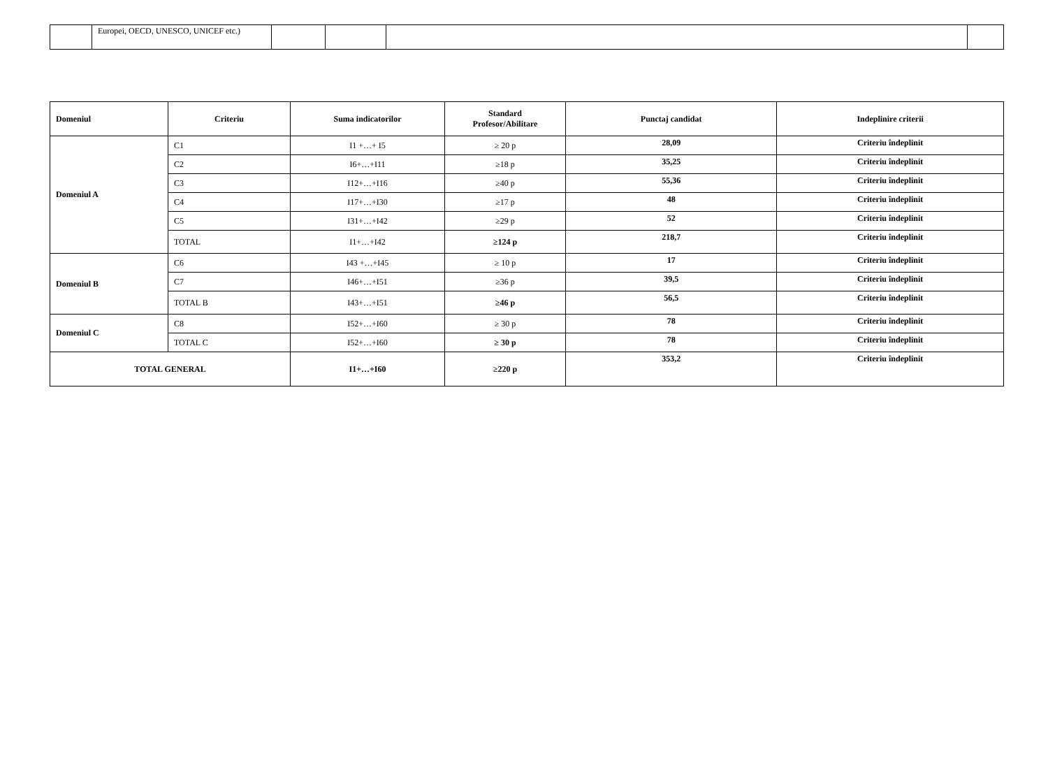| | Europei, OECD, UNESCO, UNICEF etc.) | | | | |
| Domeniul | Criteriu | Suma indicatorilor | Standard Profesor/Abilitare | Punctaj candidat | Indeplinire criterii |
| --- | --- | --- | --- | --- | --- |
| Domeniul A | C1 | I1 +…+ I5 | ≥ 20 p | 28,09 | Criteriu îndeplinit |
| | C2 | I6+…+I11 | ≥18 p | 35,25 | Criteriu îndeplinit |
| | C3 | I12+…+I16 | ≥40 p | 55,36 | Criteriu îndeplinit |
| | C4 | I17+…+I30 | ≥17 p | 48 | Criteriu îndeplinit |
| | C5 | I31+…+I42 | ≥29 p | 52 | Criteriu îndeplinit |
| | TOTAL | I1+…+I42 | ≥124 p | 218,7 | Criteriu îndeplinit |
| Domeniul B | C6 | I43 +…+I45 | ≥ 10 p | 17 | Criteriu îndeplinit |
| | C7 | I46+…+I51 | ≥36 p | 39,5 | Criteriu îndeplinit |
| | TOTAL B | I43+…+I51 | ≥46 p | 56,5 | Criteriu îndeplinit |
| Domeniul C | C8 | I52+…+I60 | ≥ 30 p | 78 | Criteriu îndeplinit |
| | TOTAL C | I52+…+I60 | ≥ 30 p | 78 | Criteriu îndeplinit |
| TOTAL GENERAL | | I1+…+I60 | ≥220 p | 353,2 | Criteriu îndeplinit |